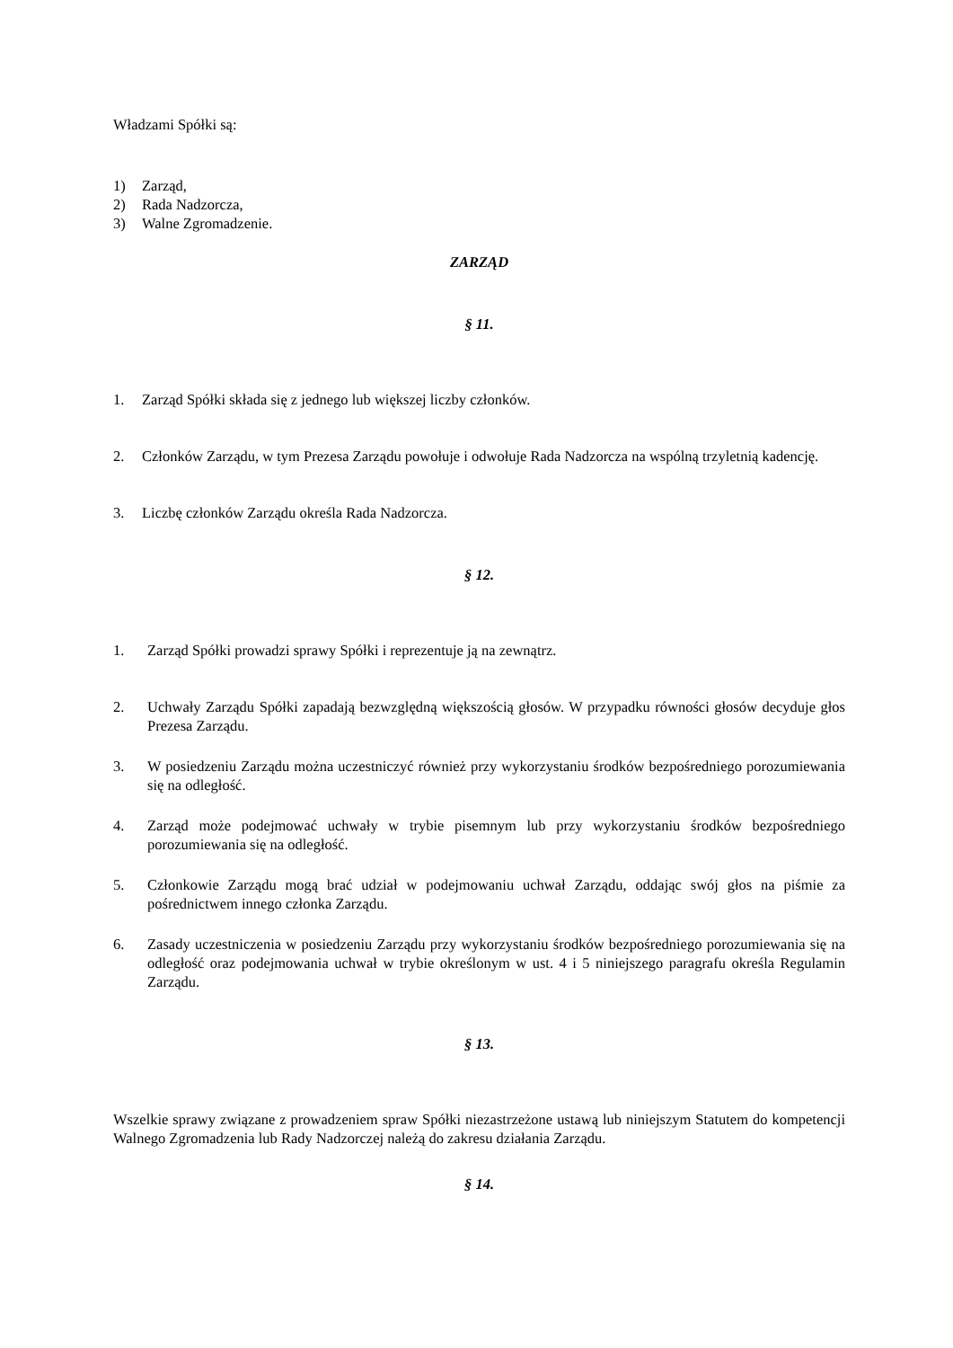Władzami Spółki są:
1) Zarząd,
2) Rada Nadzorcza,
3) Walne Zgromadzenie.
ZARZĄD
§ 11.
1. Zarząd Spółki składa się z jednego lub większej liczby członków.
2. Członków Zarządu, w tym Prezesa Zarządu powołuje i odwołuje Rada Nadzorcza na wspólną trzyletnią kadencję.
3. Liczbę członków Zarządu określa Rada Nadzorcza.
§ 12.
1. Zarząd Spółki prowadzi sprawy Spółki i reprezentuje ją na zewnątrz.
2. Uchwały Zarządu Spółki zapadają bezwzględną większością głosów. W przypadku równości głosów decyduje głos Prezesa Zarządu.
3. W posiedzeniu Zarządu można uczestniczyć również przy wykorzystaniu środków bezpośredniego porozumiewania się na odległość.
4. Zarząd może podejmować uchwały w trybie pisemnym lub przy wykorzystaniu środków bezpośredniego porozumiewania się na odległość.
5. Członkowie Zarządu mogą brać udział w podejmowaniu uchwał Zarządu, oddając swój głos na piśmie za pośrednictwem innego członka Zarządu.
6. Zasady uczestniczenia w posiedzeniu Zarządu przy wykorzystaniu środków bezpośredniego porozumiewania się na odległość oraz podejmowania uchwał w trybie określonym w ust. 4 i 5 niniejszego paragrafu określa Regulamin Zarządu.
§ 13.
Wszelkie sprawy związane z prowadzeniem spraw Spółki niezastrzeżone ustawą lub niniejszym Statutem do kompetencji Walnego Zgromadzenia lub Rady Nadzorczej należą do zakresu działania Zarządu.
§ 14.